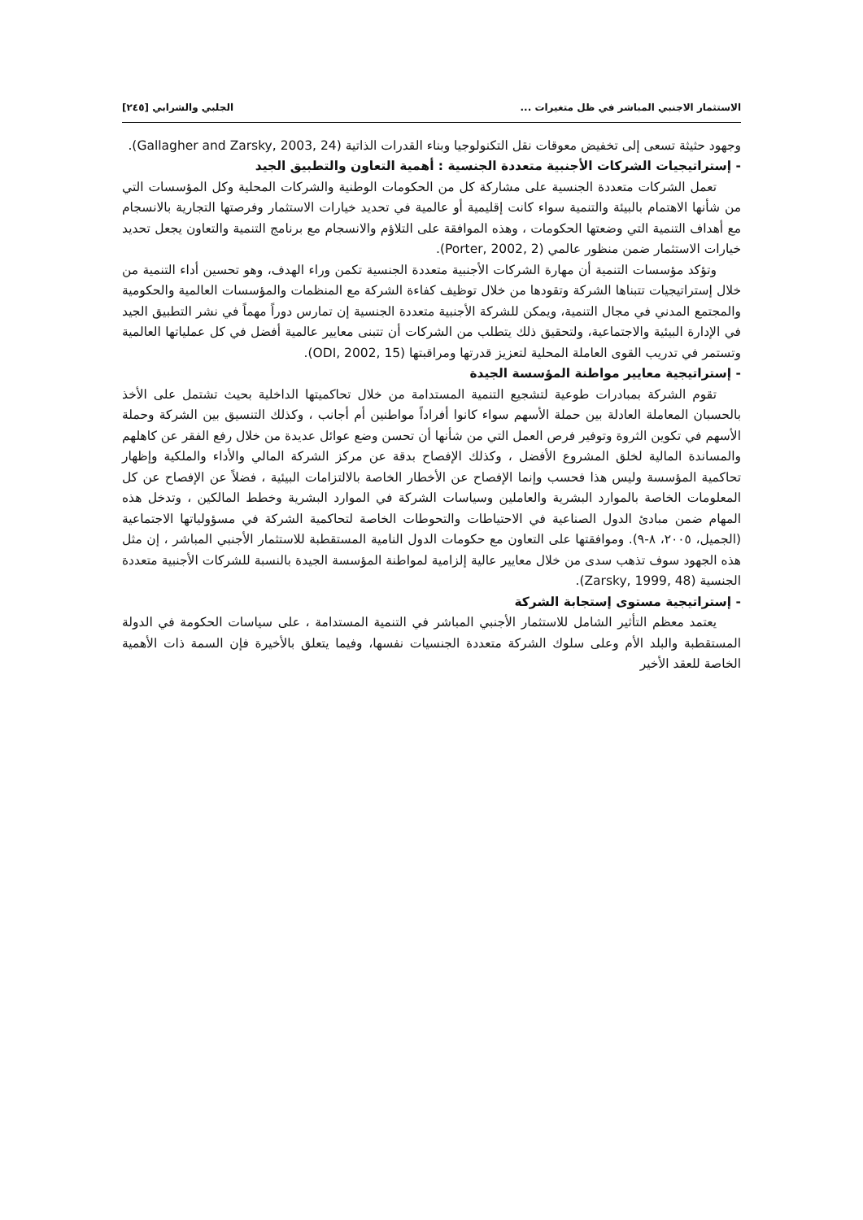الاستثمار الاجنبي المباشر في ظل متغيرات ... الجلبي والشرابي [٢٤٥]
وجهود حثيثة تسعى إلى تخفيض معوقات نقل التكنولوجيا وبناء القدرات الذاتية (Gallagher and Zarsky, 2003, 24).
- إستراتيجيات الشركات الأجنبية متعددة الجنسية : أهمية التعاون والتطبيق الجيد
تعمل الشركات متعددة الجنسية على مشاركة كل من الحكومات الوطنية والشركات المحلية وكل المؤسسات التي من شأنها الاهتمام بالبيئة والتنمية سواء كانت إقليمية أو عالمية في تحديد خيارات الاستثمار وفرصتها التجارية بالانسجام مع أهداف التنمية التي وضعتها الحكومات ، وهذه الموافقة على التلاؤم والانسجام مع برنامج التنمية والتعاون يجعل تحديد خيارات الاستثمار ضمن منظور عالمي (Porter, 2002, 2).
وتؤكد مؤسسات التنمية أن مهارة الشركات الأجنبية متعددة الجنسية تكمن وراء الهدف، وهو تحسين أداء التنمية من خلال إستراتيجيات تتبناها الشركة وتقودها من خلال توظيف كفاءة الشركة مع المنظمات والمؤسسات العالمية والحكومية والمجتمع المدني في مجال التنمية، ويمكن للشركة الأجنبية متعددة الجنسية إن تمارس دوراً مهماً في نشر التطبيق الجيد في الإدارة البيئية والاجتماعية، ولتحقيق ذلك يتطلب من الشركات أن تتبنى معايير عالمية أفضل في كل عملياتها العالمية وتستمر في تدريب القوى العاملة المحلية لتعزيز قدرتها ومراقبتها (ODI, 2002, 15).
- إستراتيجية معايير مواطنة المؤسسة الجيدة
تقوم الشركة بمبادرات طوعية لتشجيع التنمية المستدامة من خلال تحاكميتها الداخلية بحيث تشتمل على الأخذ بالحسبان المعاملة العادلة بين حملة الأسهم سواء كانوا أفراداً مواطنين أم أجانب ، وكذلك التنسيق بين الشركة وحملة الأسهم في تكوين الثروة وتوفير فرص العمل التي من شأنها أن تحسن وضع عوائل عديدة من خلال رفع الفقر عن كاهلهم والمساندة المالية لخلق المشروع الأفضل ، وكذلك الإفصاح بدقة عن مركز الشركة المالي والأداء والملكية وإظهار تحاكمية المؤسسة وليس هذا فحسب وإنما الإفصاح عن الأخطار الخاصة بالالتزامات البيئية ، فضلاً عن الإفصاح عن كل المعلومات الخاصة بالموارد البشرية والعاملين وسياسات الشركة في الموارد البشرية وخطط المالكين ، وتدخل هذه المهام ضمن مبادئ الدول الصناعية في الاحتياطات والتحوطات الخاصة لتحاكمية الشركة في مسؤولياتها الاجتماعية (الجميل، ٢٠٠٥، ٨-٩). وموافقتها على التعاون مع حكومات الدول النامية المستقطبة للاستثمار الأجنبي المباشر ، إن مثل هذه الجهود سوف تذهب سدى من خلال معايير عالية إلزامية لمواطنة المؤسسة الجيدة بالنسبة للشركات الأجنبية متعددة الجنسية (Zarsky, 1999, 48).
- إستراتيجية مستوى إستجابة الشركة
يعتمد معظم التأثير الشامل للاستثمار الأجنبي المباشر في التنمية المستدامة ، على سياسات الحكومة في الدولة المستقطبة والبلد الأم وعلى سلوك الشركة متعددة الجنسيات نفسها، وفيما يتعلق بالأخيرة فإن السمة ذات الأهمية الخاصة للعقد الأخير